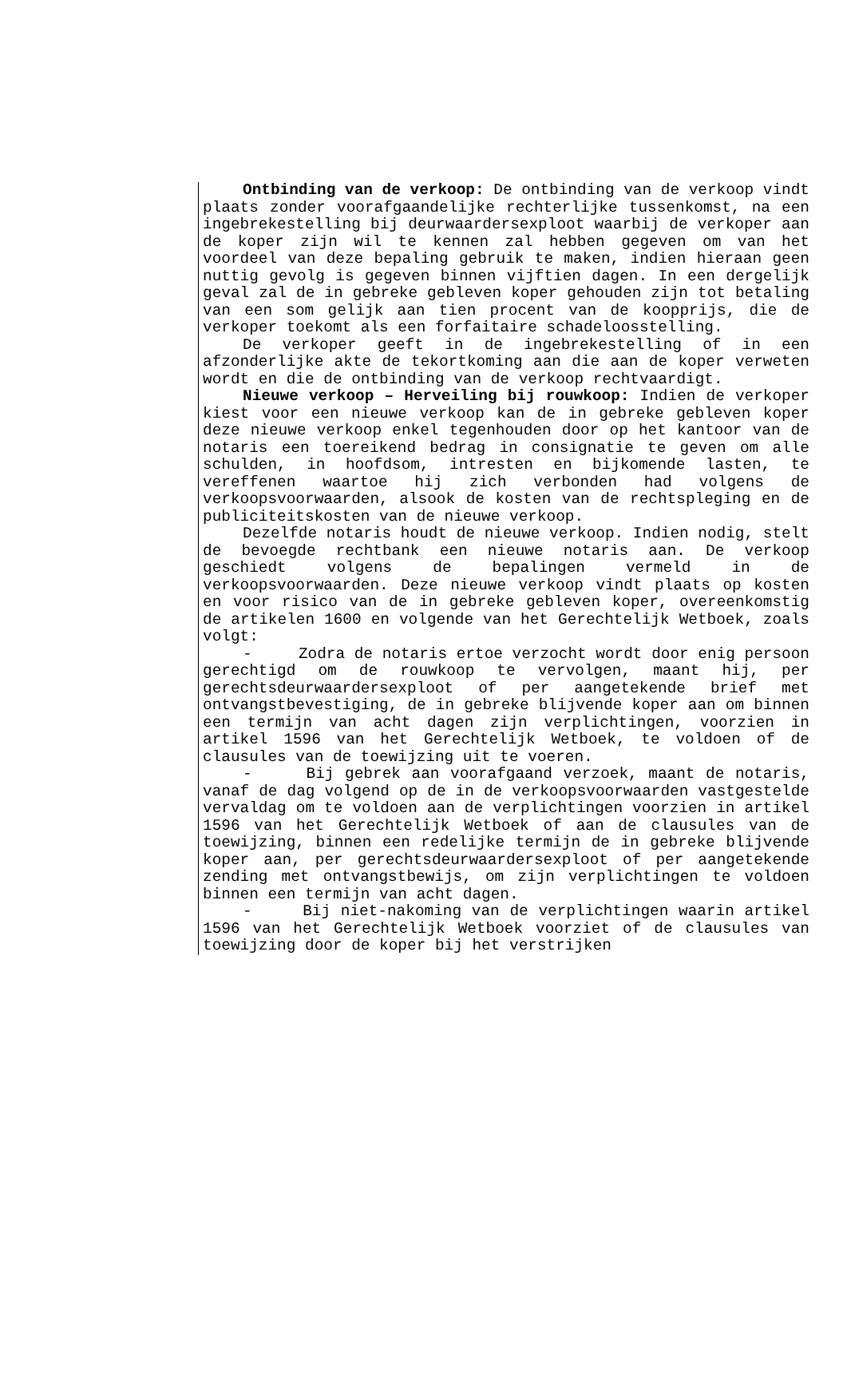Ontbinding van de verkoop: De ontbinding van de verkoop vindt plaats zonder voorafgaandelijke rechterlijke tussenkomst, na een ingebrekestelling bij deurwaardersexploot waarbij de verkoper aan de koper zijn wil te kennen zal hebben gegeven om van het voordeel van deze bepaling gebruik te maken, indien hieraan geen nuttig gevolg is gegeven binnen vijftien dagen. In een dergelijk geval zal de in gebreke gebleven koper gehouden zijn tot betaling van een som gelijk aan tien procent van de koopprijs, die de verkoper toekomt als een forfaitaire schadeloosstelling.
De verkoper geeft in de ingebrekestelling of in een afzonderlijke akte de tekortkoming aan die aan de koper verweten wordt en die de ontbinding van de verkoop rechtvaardigt.
Nieuwe verkoop – Herveiling bij rouwkoop: Indien de verkoper kiest voor een nieuwe verkoop kan de in gebreke gebleven koper deze nieuwe verkoop enkel tegenhouden door op het kantoor van de notaris een toereikend bedrag in consignatie te geven om alle schulden, in hoofdsom, intresten en bijkomende lasten, te vereffenen waartoe hij zich verbonden had volgens de verkoopsvoorwaarden, alsook de kosten van de rechtspleging en de publiciteitskosten van de nieuwe verkoop.
Dezelfde notaris houdt de nieuwe verkoop. Indien nodig, stelt de bevoegde rechtbank een nieuwe notaris aan. De verkoop geschiedt volgens de bepalingen vermeld in de verkoopsvoorwaarden. Deze nieuwe verkoop vindt plaats op kosten en voor risico van de in gebreke gebleven koper, overeenkomstig de artikelen 1600 en volgende van het Gerechtelijk Wetboek, zoals volgt:
- Zodra de notaris ertoe verzocht wordt door enig persoon gerechtigd om de rouwkoop te vervolgen, maant hij, per gerechtsdeurwaardersexploot of per aangetekende brief met ontvangstbevestiging, de in gebreke blijvende koper aan om binnen een termijn van acht dagen zijn verplichtingen, voorzien in artikel 1596 van het Gerechtelijk Wetboek, te voldoen of de clausules van de toewijzing uit te voeren.
- Bij gebrek aan voorafgaand verzoek, maant de notaris, vanaf de dag volgend op de in de verkoopsvoorwaarden vastgestelde vervaldag om te voldoen aan de verplichtingen voorzien in artikel 1596 van het Gerechtelijk Wetboek of aan de clausules van de toewijzing, binnen een redelijke termijn de in gebreke blijvende koper aan, per gerechtsdeurwaardersexploot of per aangetekende zending met ontvangstbewijs, om zijn verplichtingen te voldoen binnen een termijn van acht dagen.
- Bij niet-nakoming van de verplichtingen waarin artikel 1596 van het Gerechtelijk Wetboek voorziet of de clausules van toewijzing door de koper bij het verstrijken